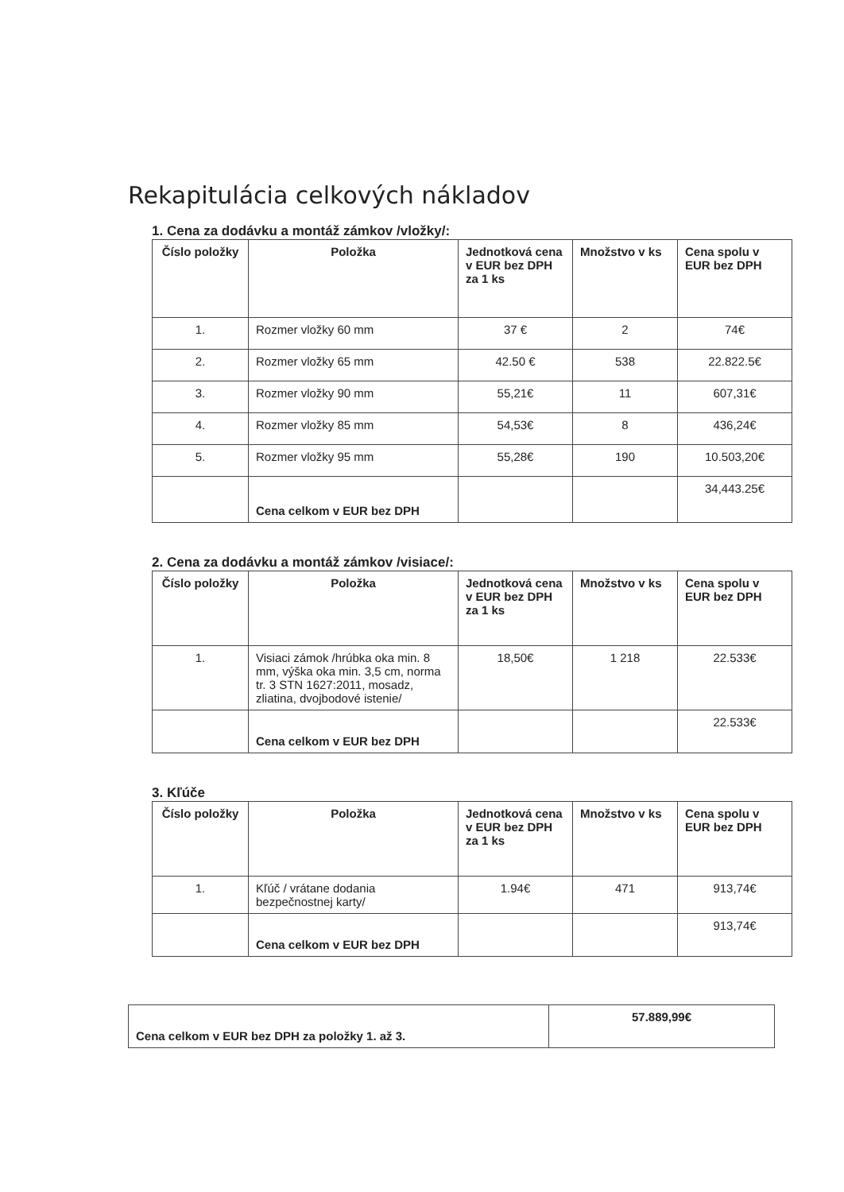Rekapitulácia celkových nákladov
1. Cena za dodávku a montáž zámkov /vložky/:
| Číslo položky | Položka | Jednotková cena v EUR bez DPH za 1 ks | Množstvo v ks | Cena spolu v EUR bez DPH |
| --- | --- | --- | --- | --- |
| 1. | Rozmer vložky 60 mm | 37 € | 2 | 74€ |
| 2. | Rozmer vložky 65 mm | 42.50 € | 538 | 22.822.5€ |
| 3. | Rozmer vložky 90 mm | 55,21€ | 11 | 607,31€ |
| 4. | Rozmer vložky 85 mm | 54,53€ | 8 | 436,24€ |
| 5. | Rozmer vložky 95 mm | 55,28€ | 190 | 10.503,20€ |
| | Cena celkom v EUR bez DPH | | | 34,443.25€ |
2. Cena za dodávku a montáž zámkov /visiace/:
| Číslo položky | Položka | Jednotková cena v EUR bez DPH za 1 ks | Množstvo v ks | Cena spolu v EUR bez DPH |
| --- | --- | --- | --- | --- |
| 1. | Visiaci zámok /hrúbka oka min. 8 mm, výška oka min. 3,5 cm, norma tr. 3 STN 1627:2011, mosadz, zliatina, dvojbodové istenie/ | 18,50€ | 1 218 | 22.533€ |
| | Cena celkom v EUR bez DPH | | | 22.533€ |
3. Kľúče
| Číslo položky | Položka | Jednotková cena v EUR bez DPH za 1 ks | Množstvo v ks | Cena spolu v EUR bez DPH |
| --- | --- | --- | --- | --- |
| 1. | Kľúč / vrátane dodania bezpečnostnej karty/ | 1.94€ | 471 | 913,74€ |
| | Cena celkom v EUR bez DPH | | | 913,74€ |
| Cena celkom v EUR bez DPH za položky 1. až 3. | 57.889,99€ |